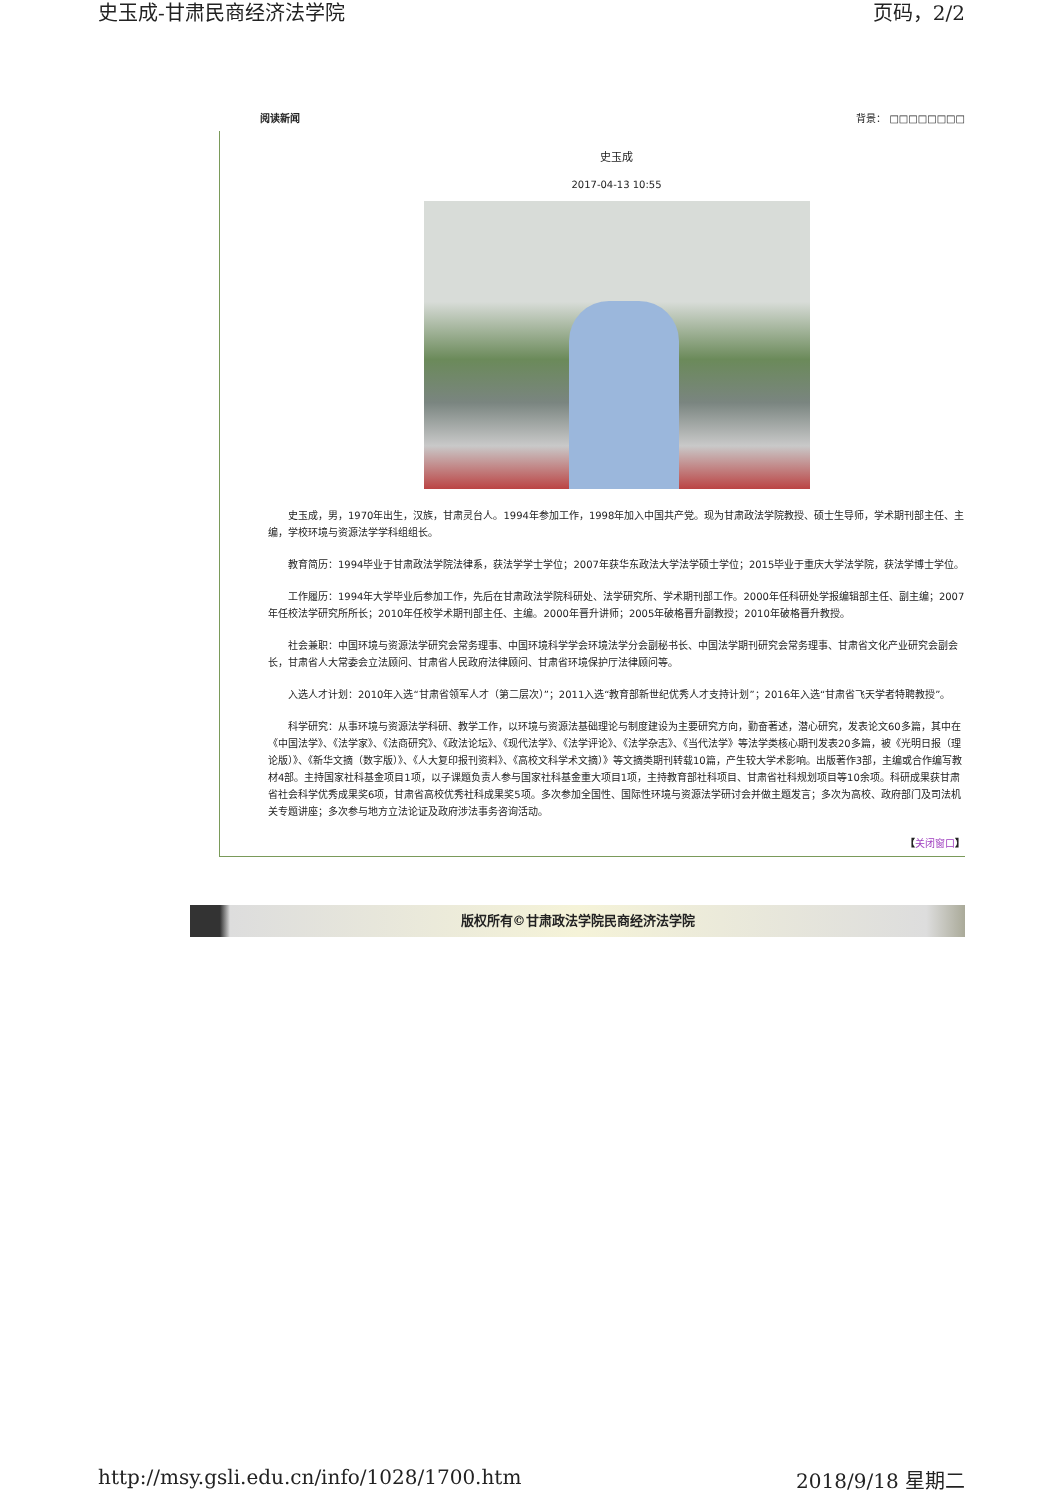史玉成-甘肃民商经济法学院 页码，2/2
阅读新闻 背景： □□□□□□□□
史玉成
2017-04-13 10:55
史玉成，男，1970年出生，汉族，甘肃灵台人。1994年参加工作，1998年加入中国共产党。现为甘肃政法学院教授、硕士生导师，学术期刊部主任、主编，学校环境与资源法学学科组组长。
教育简历：1994毕业于甘肃政法学院法律系，获法学学士学位；2007年获华东政法大学法学硕士学位；2015毕业于重庆大学法学院，获法学博士学位。
工作履历：1994年大学毕业后参加工作，先后在甘肃政法学院科研处、法学研究所、学术期刊部工作。2000年任科研处学报编辑部主任、副主编；2007年任校法学研究所所长；2010年任校学术期刊部主任、主编。2000年晋升讲师；2005年破格晋升副教授；2010年破格晋升教授。
社会兼职：中国环境与资源法学研究会常务理事、中国环境科学学会环境法学分会副秘书长、中国法学期刊研究会常务理事、甘肃省文化产业研究会副会长，甘肃省人大常委会立法顾问、甘肃省人民政府法律顾问、甘肃省环境保护厅法律顾问等。
入选人才计划：2010年入选“甘肃省领军人才（第二层次）”；2011入选“教育部新世纪优秀人才支持计划”；2016年入选“甘肃省飞天学者特聘教授”。
科学研究：从事环境与资源法学科研、教学工作，以环境与资源法基础理论与制度建设为主要研究方向，勤奋著述，潜心研究，发表论文60多篇，其中在《中国法学》、《法学家》、《法商研究》、《政法论坛》、《现代法学》、《法学评论》、《法学杂志》、《当代法学》等法学类核心期刊发表20多篇，被《光明日报（理论版）》、《新华文摘（数字版）》、《人大复印报刊资料》、《高校文科学术文摘）》等文摘类期刊转载10篇，产生较大学术影响。出版著作3部，主编或合作编写教材4部。主持国家社科基金项目1项，以子课题负责人参与国家社科基金重大项目1项，主持教育部社科项目、甘肃省社科规划项目等10余项。科研成果获甘肃省社会科学优秀成果奖6项，甘肃省高校优秀社科成果奖5项。多次参加全国性、国际性环境与资源法学研讨会并做主题发言；多次为高校、政府部门及司法机关专题讲座；多次参与地方立法论证及政府涉法事务咨询活动。
【关闭窗口】
版权所有©甘肃政法学院民商经济法学院
http://msy.gsli.edu.cn/info/1028/1700.htm 2018/9/18 星期二